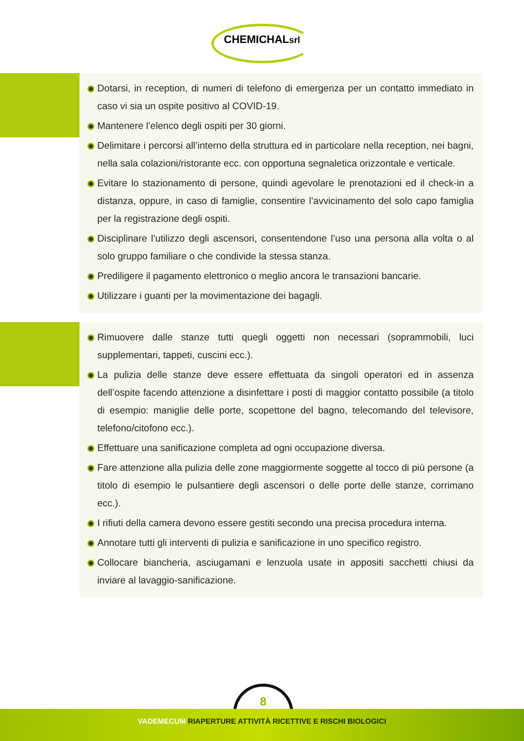CHEMICHALsrl
Dotarsi, in reception, di numeri di telefono di emergenza per un contatto immediato in caso vi sia un ospite positivo al COVID-19.
Mantenere l’elenco degli ospiti per 30 giorni.
Delimitare i percorsi all’interno della struttura ed in particolare nella reception, nei bagni, nella sala colazioni/ristorante ecc. con opportuna segnaletica orizzontale e verticale.
Evitare lo stazionamento di persone, quindi agevolare le prenotazioni ed il check-in a distanza, oppure, in caso di famiglie, consentire l’avvicinamento del solo capo famiglia per la registrazione degli ospiti.
Disciplinare l’utilizzo degli ascensori, consentendone l’uso una persona alla volta o al solo gruppo familiare o che condivide la stessa stanza.
Prediligere il pagamento elettronico o meglio ancora le transazioni bancarie.
Utilizzare i guanti per la movimentazione dei bagagli.
Rimuovere dalle stanze tutti quegli oggetti non necessari (soprammobili, luci supplementari, tappeti, cuscini ecc.).
La pulizia delle stanze deve essere effettuata da singoli operatori ed in assenza dell’ospite facendo attenzione a disinfettare i posti di maggior contatto possibile (a titolo di esempio: maniglie delle porte, scopettone del bagno, telecomando del televisore, telefono/citofono ecc.).
Effettuare una sanificazione completa ad ogni occupazione diversa.
Fare attenzione alla pulizia delle zone maggiormente soggette al tocco di più persone (a titolo di esempio le pulsantiere degli ascensori o delle porte delle stanze, corrimano ecc.).
I rifiuti della camera devono essere gestiti secondo una precisa procedura interna.
Annotare tutti gli interventi di pulizia e sanificazione in uno specifico registro.
Collocare biancheria, asciugamani e lenzuola usate in appositi sacchetti chiusi da inviare al lavaggio-sanificazione.
8
VADEMECUM RIAPERTURE ATTIVITÀ RICETTIVE E RISCHI BIOLOGICI